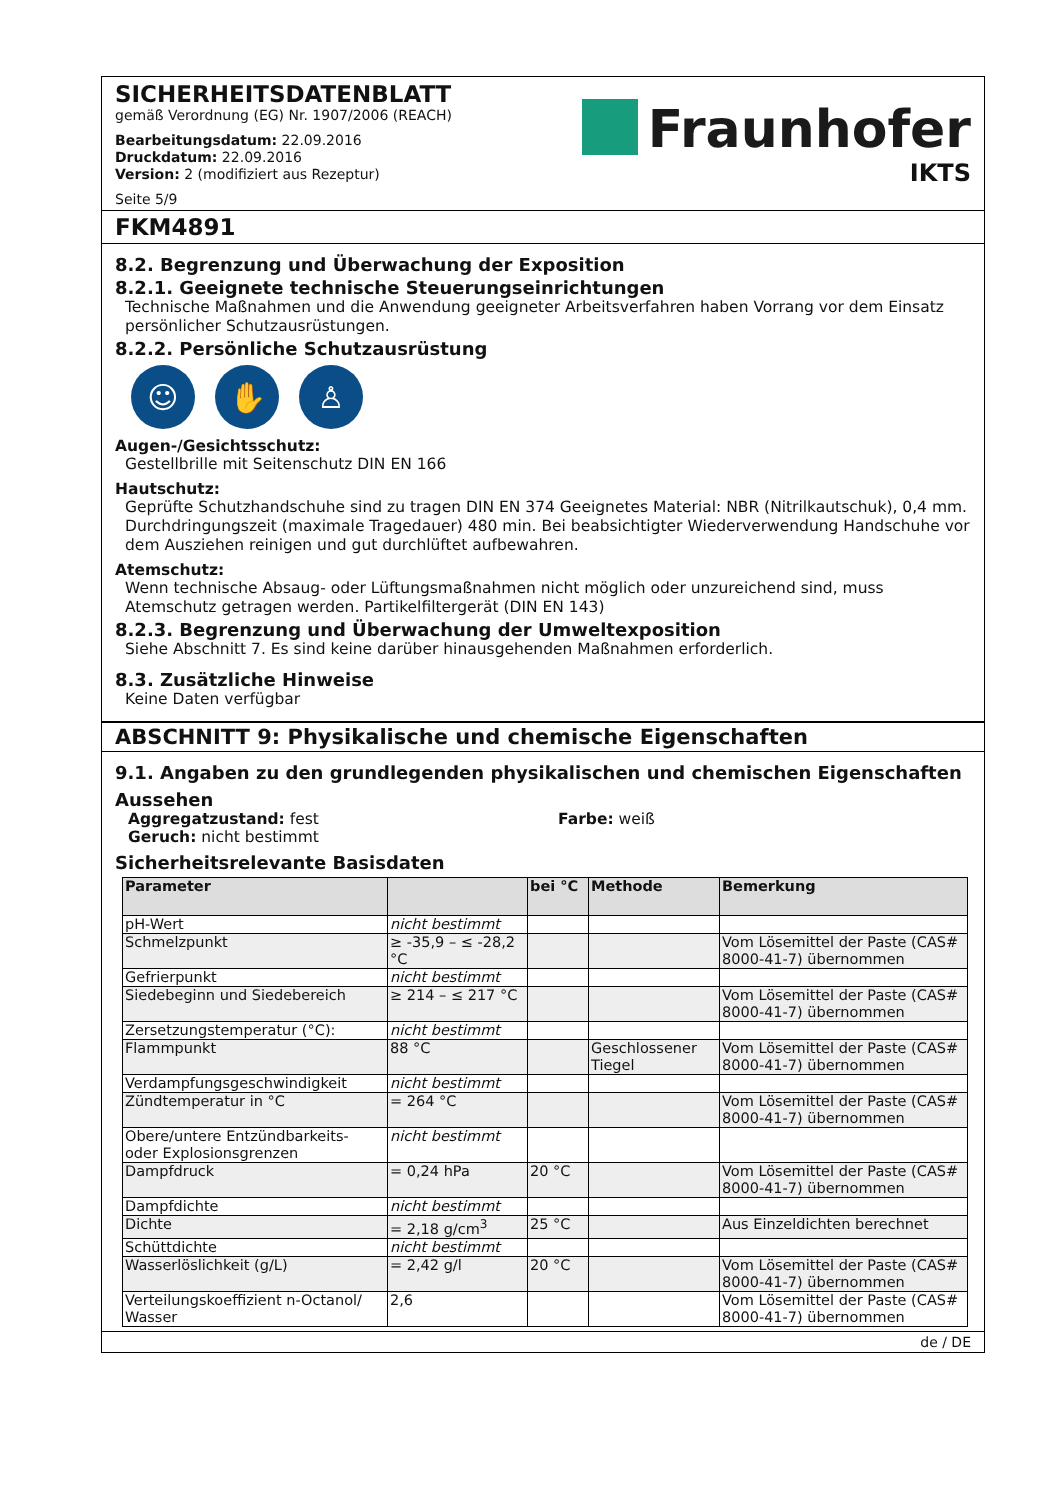SICHERHEITSDATENBLATT
gemäß Verordnung (EG) Nr. 1907/2006 (REACH)
Bearbeitungsdatum: 22.09.2016
Druckdatum: 22.09.2016
Version: 2 (modifiziert aus Rezeptur)
Seite 5/9
Fraunhofer
IKTS
FKM4891
8.2. Begrenzung und Überwachung der Exposition
8.2.1. Geeignete technische Steuerungseinrichtungen
Technische Maßnahmen und die Anwendung geeigneter Arbeitsverfahren haben Vorrang vor dem Einsatz persönlicher Schutzausrüstungen.
8.2.2. Persönliche Schutzausrüstung
☺ ✋ ♙
Augen-/Gesichtsschutz:
Gestellbrille mit Seitenschutz DIN EN 166
Hautschutz:
Geprüfte Schutzhandschuhe sind zu tragen DIN EN 374 Geeignetes Material: NBR (Nitrilkautschuk), 0,4 mm. Durchdringungszeit (maximale Tragedauer) 480 min. Bei beabsichtigter Wiederverwendung Handschuhe vor dem Ausziehen reinigen und gut durchlüftet aufbewahren.
Atemschutz:
Wenn technische Absaug- oder Lüftungsmaßnahmen nicht möglich oder unzureichend sind, muss Atemschutz getragen werden. Partikelfiltergerät (DIN EN 143)
8.2.3. Begrenzung und Überwachung der Umweltexposition
Siehe Abschnitt 7. Es sind keine darüber hinausgehenden Maßnahmen erforderlich.
8.3. Zusätzliche Hinweise
Keine Daten verfügbar
ABSCHNITT 9: Physikalische und chemische Eigenschaften
9.1. Angaben zu den grundlegenden physikalischen und chemischen Eigenschaften
Aussehen
Aggregatzustand: fest
Geruch: nicht bestimmt
Farbe: weiß
Sicherheitsrelevante Basisdaten
| Parameter | | bei °C | Methode | Bemerkung |
| --- | --- | --- | --- | --- |
| pH-Wert | nicht bestimmt | | | |
| Schmelzpunkt | ≥ -35,9 – ≤ -28,2 °C | | | Vom Lösemittel der Paste (CAS# 8000-41-7) übernommen |
| Gefrierpunkt | nicht bestimmt | | | |
| Siedebeginn und Siedebereich | ≥ 214 – ≤ 217 °C | | | Vom Lösemittel der Paste (CAS# 8000-41-7) übernommen |
| Zersetzungstemperatur (°C): | nicht bestimmt | | | |
| Flammpunkt | 88 °C | | Geschlossener Tiegel | Vom Lösemittel der Paste (CAS# 8000-41-7) übernommen |
| Verdampfungsgeschwindigkeit | nicht bestimmt | | | |
| Zündtemperatur in °C | = 264 °C | | | Vom Lösemittel der Paste (CAS# 8000-41-7) übernommen |
| Obere/untere Entzündbarkeits- oder Explosionsgrenzen | nicht bestimmt | | | |
| Dampfdruck | = 0,24 hPa | 20 °C | | Vom Lösemittel der Paste (CAS# 8000-41-7) übernommen |
| Dampfdichte | nicht bestimmt | | | |
| Dichte | = 2,18 g/cm<sup>3</sup> | 25 °C | | Aus Einzeldichten berechnet |
| Schüttdichte | nicht bestimmt | | | |
| Wasserlöslichkeit (g/L) | = 2,42 g/l | 20 °C | | Vom Lösemittel der Paste (CAS# 8000-41-7) übernommen |
| Verteilungskoeffizient n-Octanol/ Wasser | 2,6 | | | Vom Lösemittel der Paste (CAS# 8000-41-7) übernommen |
de / DE